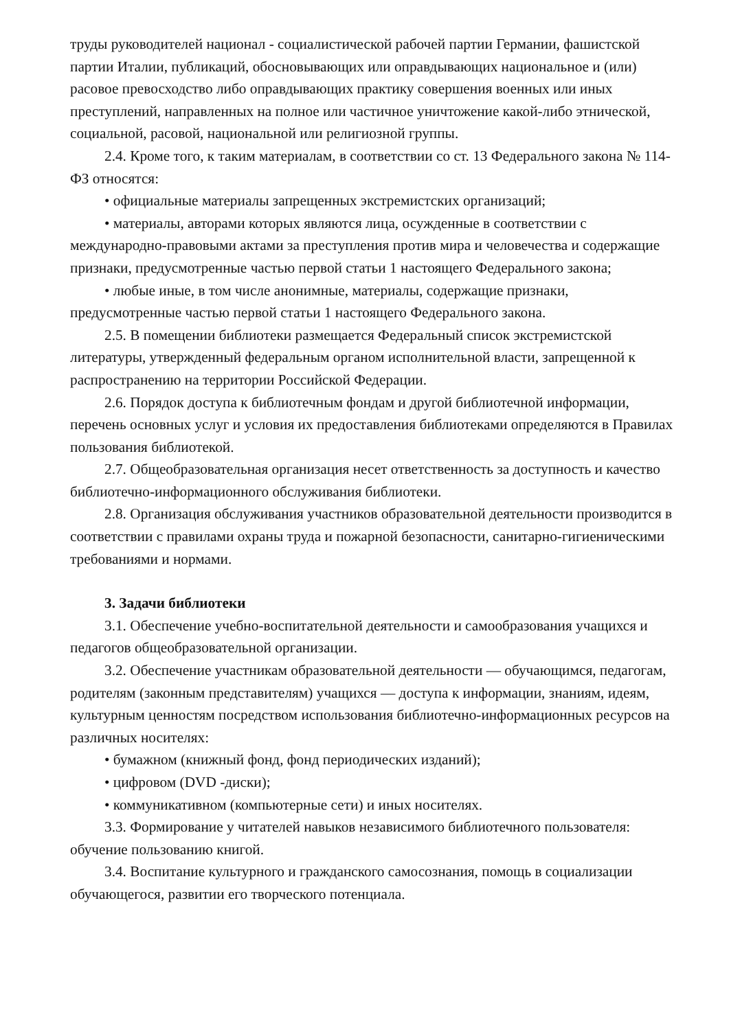труды руководителей национал - социалистической рабочей партии Германии, фашистской партии Италии, публикаций, обосновывающих или оправдывающих национальное и (или) расовое превосходство либо оправдывающих практику совершения военных или иных преступлений, направленных на полное или частичное уничтожение какой-либо этнической, социальной, расовой, национальной или религиозной группы.
2.4. Кроме того, к таким материалам, в соответствии со ст. 13 Федерального закона № 114-ФЗ относятся:
• официальные материалы запрещенных экстремистских организаций;
• материалы, авторами которых являются лица, осужденные в соответствии с международно-правовыми актами за преступления против мира и человечества и содержащие признаки, предусмотренные частью первой статьи 1 настоящего Федерального закона;
• любые иные, в том числе анонимные, материалы, содержащие признаки, предусмотренные частью первой статьи 1 настоящего Федерального закона.
2.5. В помещении библиотеки размещается Федеральный список экстремистской литературы, утвержденный федеральным органом исполнительной власти, запрещенной к распространению на территории Российской Федерации.
2.6. Порядок доступа к библиотечным фондам и другой библиотечной информации, перечень основных услуг и условия их предоставления библиотеками определяются в Правилах пользования библиотекой.
2.7. Общеобразовательная организация несет ответственность за доступность и качество библиотечно-информационного обслуживания библиотеки.
2.8. Организация обслуживания участников образовательной деятельности производится в соответствии с правилами охраны труда и пожарной безопасности, санитарно-гигиеническими требованиями и нормами.
3. Задачи библиотеки
3.1. Обеспечение учебно-воспитательной деятельности и самообразования учащихся и педагогов общеобразовательной организации.
3.2. Обеспечение участникам образовательной деятельности — обучающимся, педагогам, родителям (законным представителям) учащихся — доступа к информации, знаниям, идеям, культурным ценностям посредством использования библиотечно-информационных ресурсов на различных носителях:
• бумажном (книжный фонд, фонд периодических изданий);
• цифровом (DVD -диски);
• коммуникативном (компьютерные сети) и иных носителях.
3.3. Формирование у читателей навыков независимого библиотечного пользователя: обучение пользованию книгой.
3.4. Воспитание культурного и гражданского самосознания, помощь в социализации обучающегося, развитии его творческого потенциала.